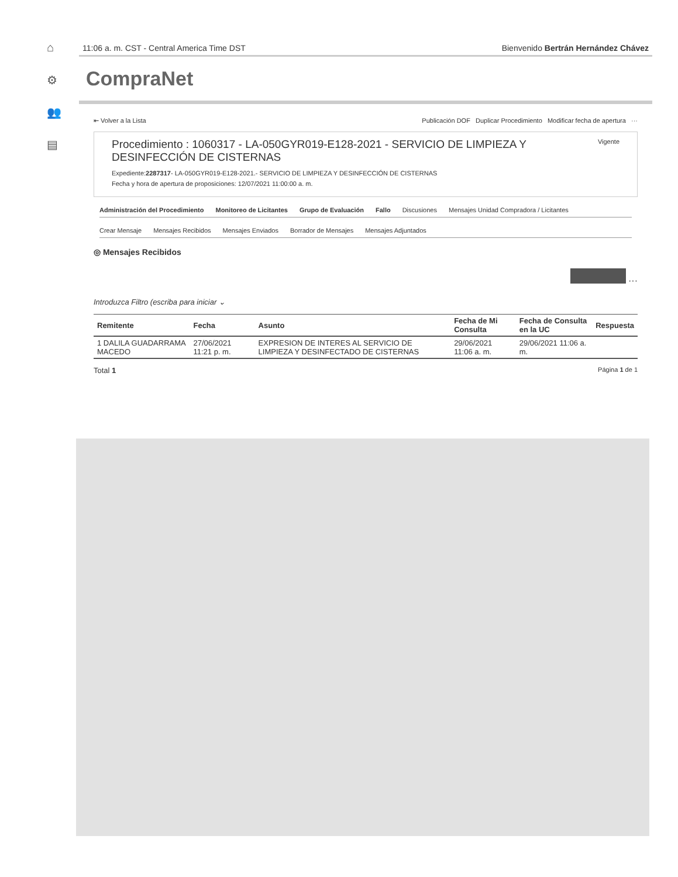⌂
⚙
👥
▤
11:06 a. m. CST - Central America Time DST Bienvenido Bertrán Hernández Chávez
CompraNet
⇤ Volver a la Lista Publicación DOF Duplicar Procedimiento Modificar fecha de apertura ···
Vigente
Procedimiento : 1060317 - LA-050GYR019-E128-2021 - SERVICIO DE LIMPIEZA Y DESINFECCIÓN DE CISTERNAS
Expediente:2287317- LA-050GYR019-E128-2021.- SERVICIO DE LIMPIEZA Y DESINFECCIÓN DE CISTERNAS
Fecha y hora de apertura de proposiciones: 12/07/2021 11:00:00 a. m.
Administración del Procedimiento Monitoreo de Licitantes Grupo de Evaluación Fallo Discusiones Mensajes Unidad Compradora / Licitantes
Crear Mensaje Mensajes Recibidos Mensajes Enviados Borrador de Mensajes Mensajes Adjuntados
◎ Mensajes Recibidos
···
Introduzca Filtro (escriba para iniciar ⌄
| Remitente | Fecha | Asunto | Fecha de Mi Consulta | Fecha de Consulta en la UC | Respuesta |
| --- | --- | --- | --- | --- | --- |
| 1 DALILA GUADARRAMA MACEDO | 27/06/2021 11:21 p. m. | EXPRESION DE INTERES AL SERVICIO DE LIMPIEZA Y DESINFECTADO DE CISTERNAS | 29/06/2021 11:06 a. m. | 29/06/2021 11:06 a. m. | |
Total 1 Página 1 de 1